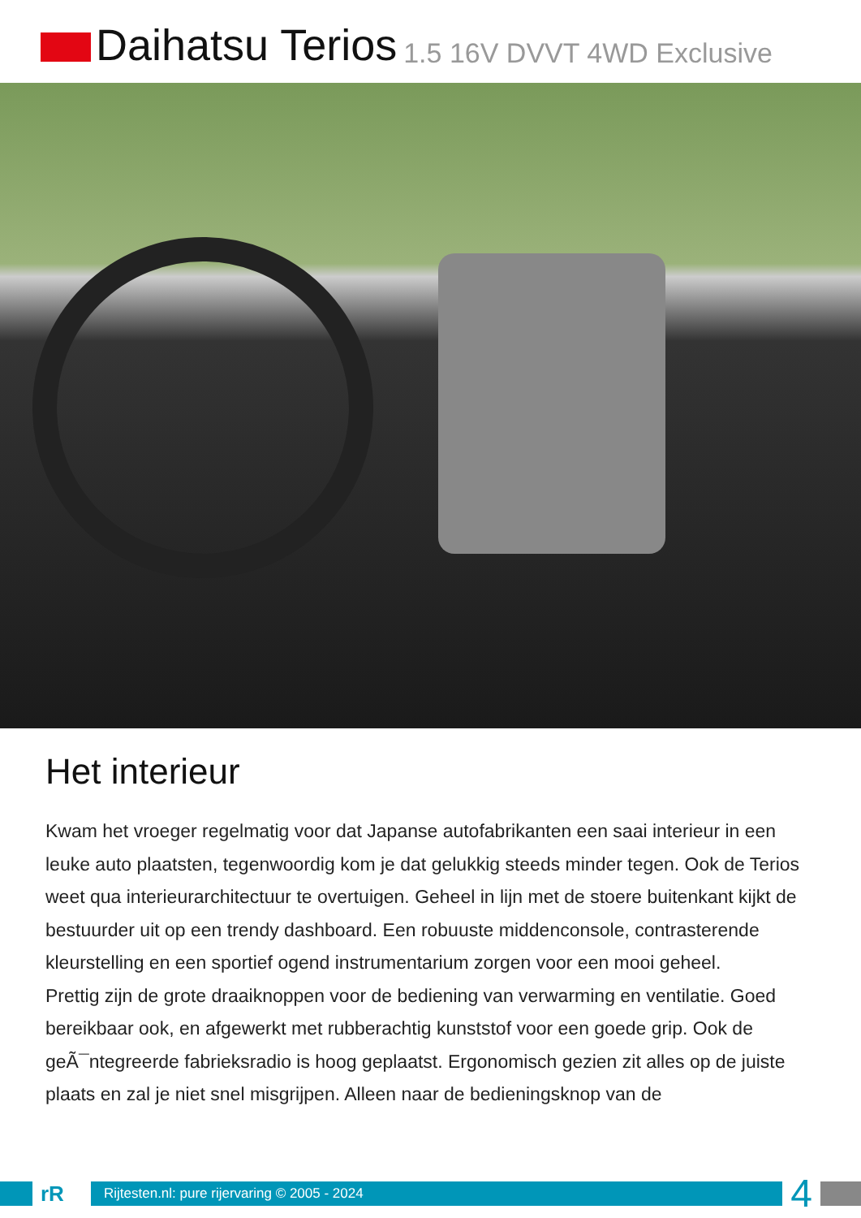Daihatsu Terios 1.5 16V DVVT 4WD Exclusive
Het interieur
Kwam het vroeger regelmatig voor dat Japanse autofabrikanten een saai interieur in een leuke auto plaatsten, tegenwoordig kom je dat gelukkig steeds minder tegen. Ook de Terios weet qua interieurarchitectuur te overtuigen. Geheel in lijn met de stoere buitenkant kijkt de bestuurder uit op een trendy dashboard. Een robuuste middenconsole, contrasterende kleurstelling en een sportief ogend instrumentarium zorgen voor een mooi geheel.
Prettig zijn de grote draaiknoppen voor de bediening van verwarming en ventilatie. Goed bereikbaar ook, en afgewerkt met rubberachtig kunststof voor een goede grip. Ook de geÃ¯ntegreerde fabrieksradio is hoog geplaatst. Ergonomisch gezien zit alles op de juiste plaats en zal je niet snel misgrijpen. Alleen naar de bedieningsknop van de
rR
Rijtesten.nl: pure rijervaring © 2005 - 2024
4